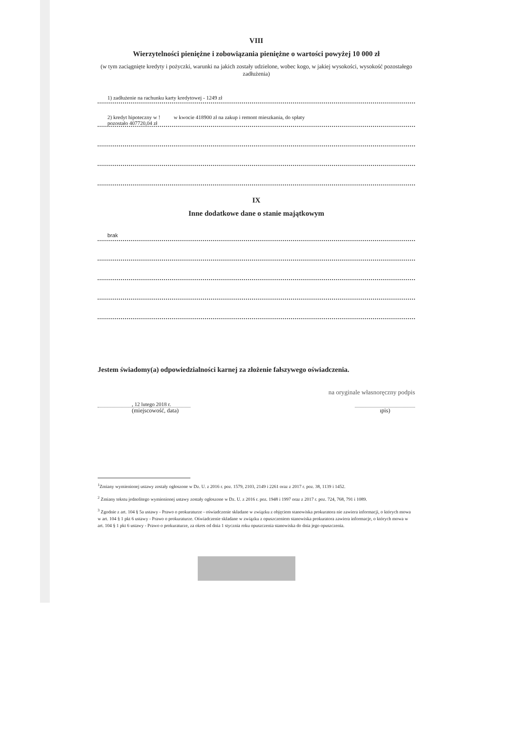VIII
Wierzytelności pieniężne i zobowiązania pieniężne o wartości powyżej 10 000 zł
(w tym zaciągnięte kredyty i pożyczki, warunki na jakich zostały udzielone, wobec kogo, w jakiej wysokości, wysokość pozostałego zadłużenia)
1) zadłużenie na rachunku karty kredytowej - 1249 zł
2) kredyt hipoteczny w ! w kwocie 418900 zł na zakup i remont mieszkania, do spłaty
pozostało 407720,04 zł
IX
Inne dodatkowe dane o stanie majątkowym
brak
Jestem świadomy(a) odpowiedzialności karnej za złożenie fałszywego oświadczenia.
na oryginale własnoręczny podpis
, 12 lutego 2018 r.
(miejscowość, data)
ıpis)
<sup>1</sup> Zmiany wymienionej ustawy zostały ogłoszone w Dz. U. z 2016 r. poz. 1579, 2103, 2149 i 2261 oraz z 2017 r. poz. 38, 1139 i 1452.
<sup>2</sup> Zmiany tekstu jednolitego wymienionej ustawy zostały ogłoszone w Dz. U. z 2016 r. poz. 1948 i 1997 oraz z 2017 r. poz. 724, 768, 791 i 1089.
<sup>3</sup> Zgodnie z art. 104 § 5a ustawy - Prawo o prokuraturze - oświadczenie składane w związku z objęciem stanowiska prokuratora nie zawiera informacji, o których mowa w art. 104 § 1 pkt 6 ustawy - Prawo o prokuraturze. Oświadczenie składane w związku z opuszczeniem stanowiska prokuratora zawiera informacje, o których mowa w art. 104 § 1 pkt 6 ustawy - Prawo o prokuraturze, za okres od dnia 1 stycznia roku opuszczenia stanowiska do dnia jego opuszczenia.